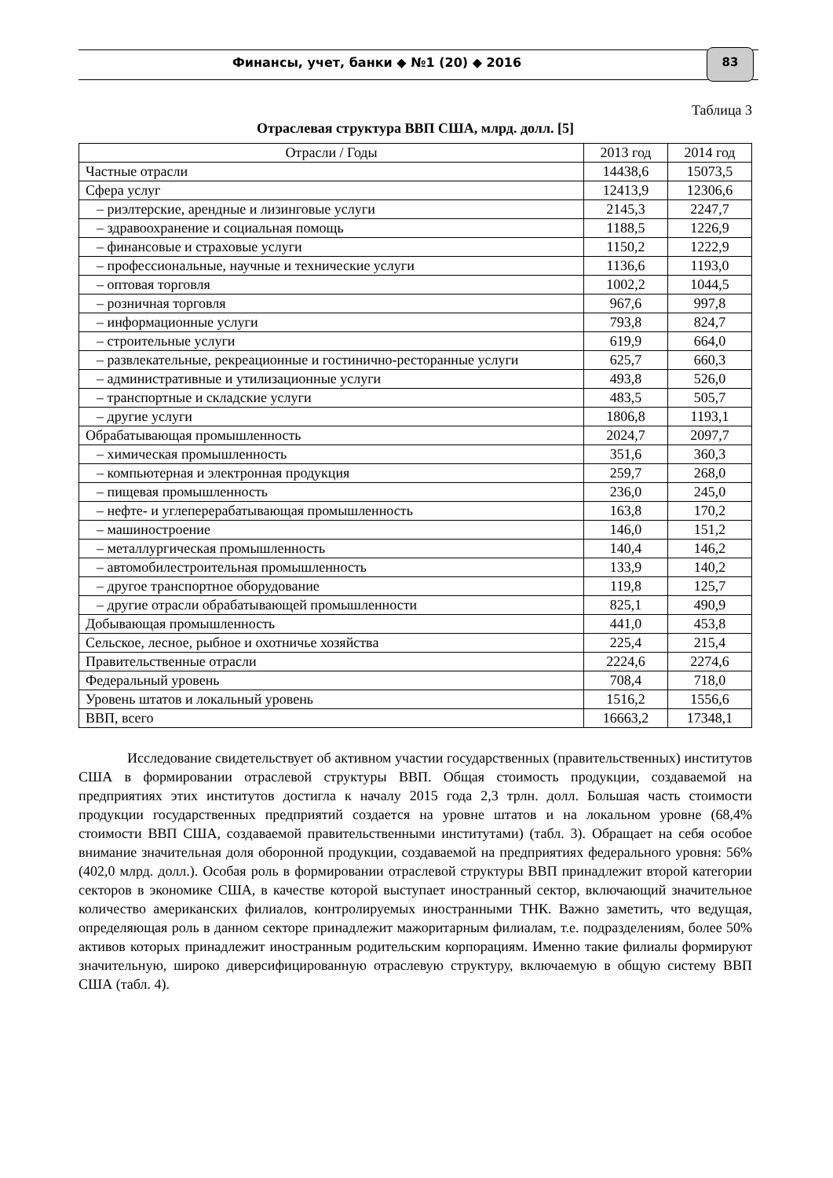Финансы, учет, банки ◆ №1 (20) ◆ 2016
83
Таблица 3
Отраслевая структура ВВП США, млрд. долл. [5]
| Отрасли / Годы | 2013 год | 2014 год |
| --- | --- | --- |
| Частные отрасли | 14438,6 | 15073,5 |
| Сфера услуг | 12413,9 | 12306,6 |
| – риэлтерские, арендные и лизинговые услуги | 2145,3 | 2247,7 |
| – здравоохранение и социальная помощь | 1188,5 | 1226,9 |
| – финансовые и страховые услуги | 1150,2 | 1222,9 |
| – профессиональные, научные и технические услуги | 1136,6 | 1193,0 |
| – оптовая торговля | 1002,2 | 1044,5 |
| – розничная торговля | 967,6 | 997,8 |
| – информационные услуги | 793,8 | 824,7 |
| – строительные услуги | 619,9 | 664,0 |
| – развлекательные, рекреационные и гостинично-ресторанные услуги | 625,7 | 660,3 |
| – административные и утилизационные услуги | 493,8 | 526,0 |
| – транспортные и складские услуги | 483,5 | 505,7 |
| – другие услуги | 1806,8 | 1193,1 |
| Обрабатывающая промышленность | 2024,7 | 2097,7 |
| – химическая промышленность | 351,6 | 360,3 |
| – компьютерная и электронная продукция | 259,7 | 268,0 |
| – пищевая промышленность | 236,0 | 245,0 |
| – нефте- и углеперерабатывающая промышленность | 163,8 | 170,2 |
| – машиностроение | 146,0 | 151,2 |
| – металлургическая промышленность | 140,4 | 146,2 |
| – автомобилестроительная промышленность | 133,9 | 140,2 |
| – другое транспортное оборудование | 119,8 | 125,7 |
| – другие отрасли обрабатывающей промышленности | 825,1 | 490,9 |
| Добывающая промышленность | 441,0 | 453,8 |
| Сельское, лесное, рыбное и охотничье хозяйства | 225,4 | 215,4 |
| Правительственные отрасли | 2224,6 | 2274,6 |
| Федеральный уровень | 708,4 | 718,0 |
| Уровень штатов и локальный уровень | 1516,2 | 1556,6 |
| ВВП, всего | 16663,2 | 17348,1 |
Исследование свидетельствует об активном участии государственных (правительственных) институтов США в формировании отраслевой структуры ВВП. Общая стоимость продукции, создаваемой на предприятиях этих институтов достигла к началу 2015 года 2,3 трлн. долл. Большая часть стоимости продукции государственных предприятий создается на уровне штатов и на локальном уровне (68,4% стоимости ВВП США, создаваемой правительственными институтами) (табл. 3). Обращает на себя особое внимание значительная доля оборонной продукции, создаваемой на предприятиях федерального уровня: 56% (402,0 млрд. долл.). Особая роль в формировании отраслевой структуры ВВП принадлежит второй категории секторов в экономике США, в качестве которой выступает иностранный сектор, включающий значительное количество американских филиалов, контролируемых иностранными ТНК. Важно заметить, что ведущая, определяющая роль в данном секторе принадлежит мажоритарным филиалам, т.е. подразделениям, более 50% активов которых принадлежит иностранным родительским корпорациям. Именно такие филиалы формируют значительную, широко диверсифицированную отраслевую структуру, включаемую в общую систему ВВП США (табл. 4).